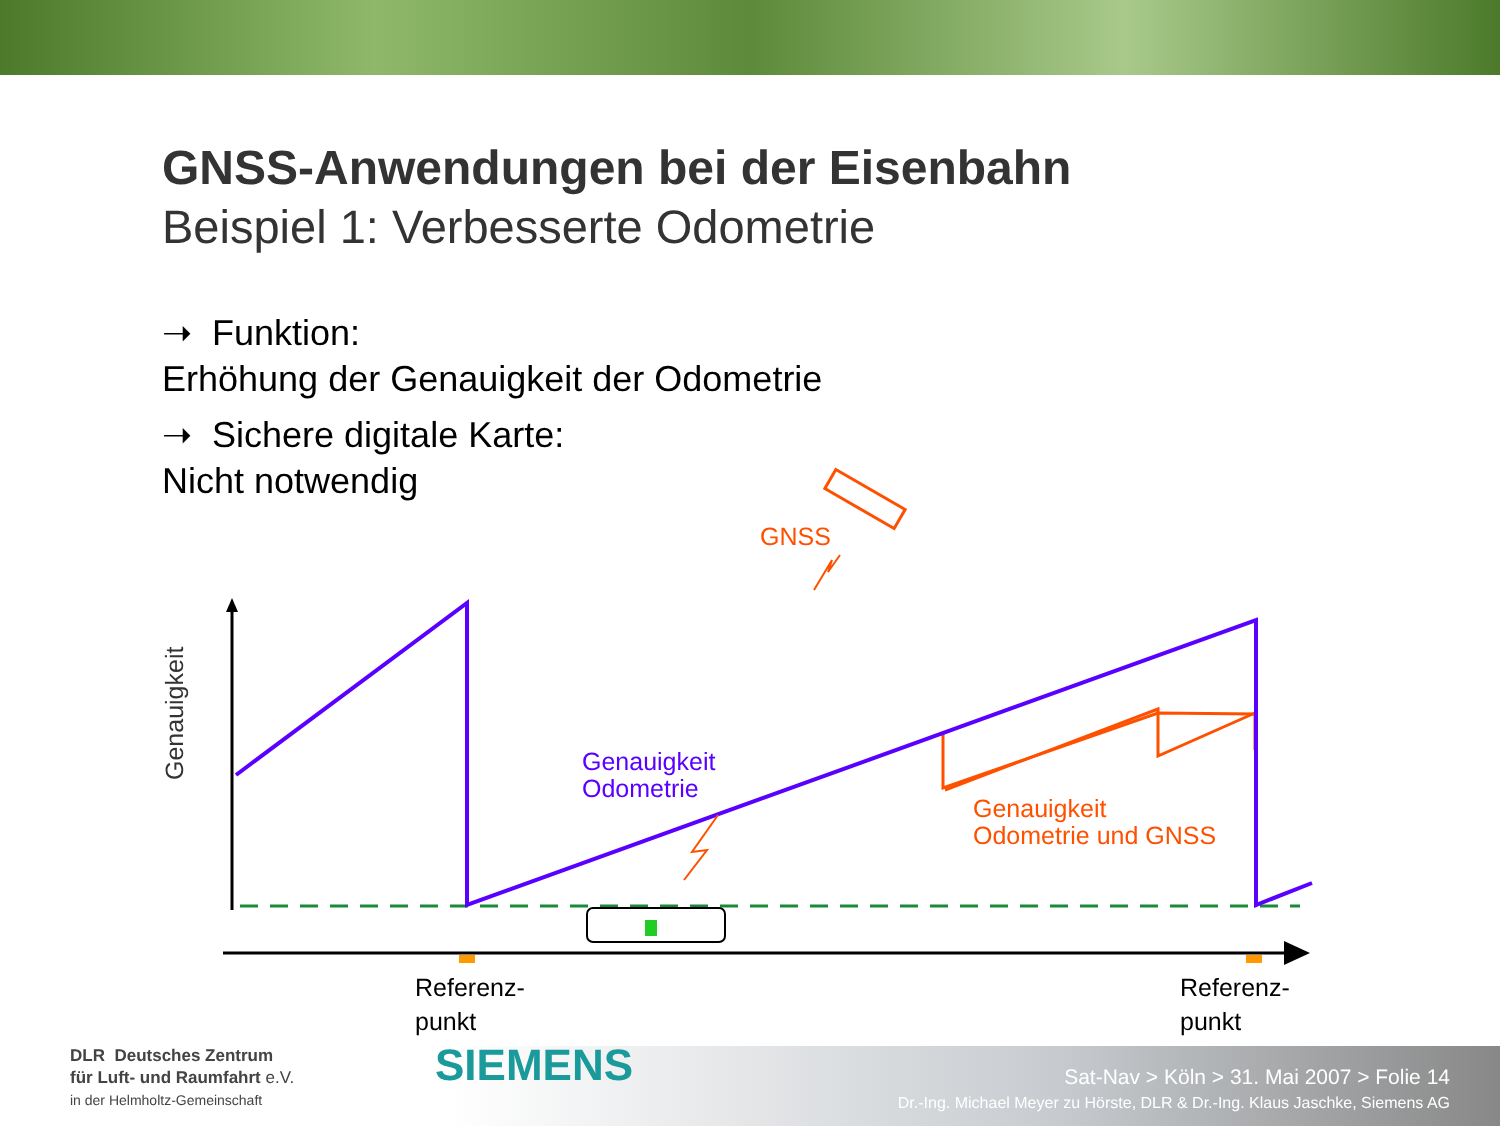GNSS-Anwendungen bei der Eisenbahn
Beispiel 1: Verbesserte Odometrie
➝ Funktion:
Erhöhung der Genauigkeit der Odometrie
➝ Sichere digitale Karte:
Nicht notwendig
GNSS
Genauigkeit
Odometrie
Genauigkeit
Odometrie und GNSS
Genauigkeit
Referenz-
punkt
Referenz-
punkt
DLR Deutsches Zentrum
für Luft- und Raumfahrt e.V.
in der Helmholtz-Gemeinschaft
SIEMENS
Sat-Nav > Köln > 31. Mai 2007 > Folie 14
Dr.-Ing. Michael Meyer zu Hörste, DLR & Dr.-Ing. Klaus Jaschke, Siemens AG